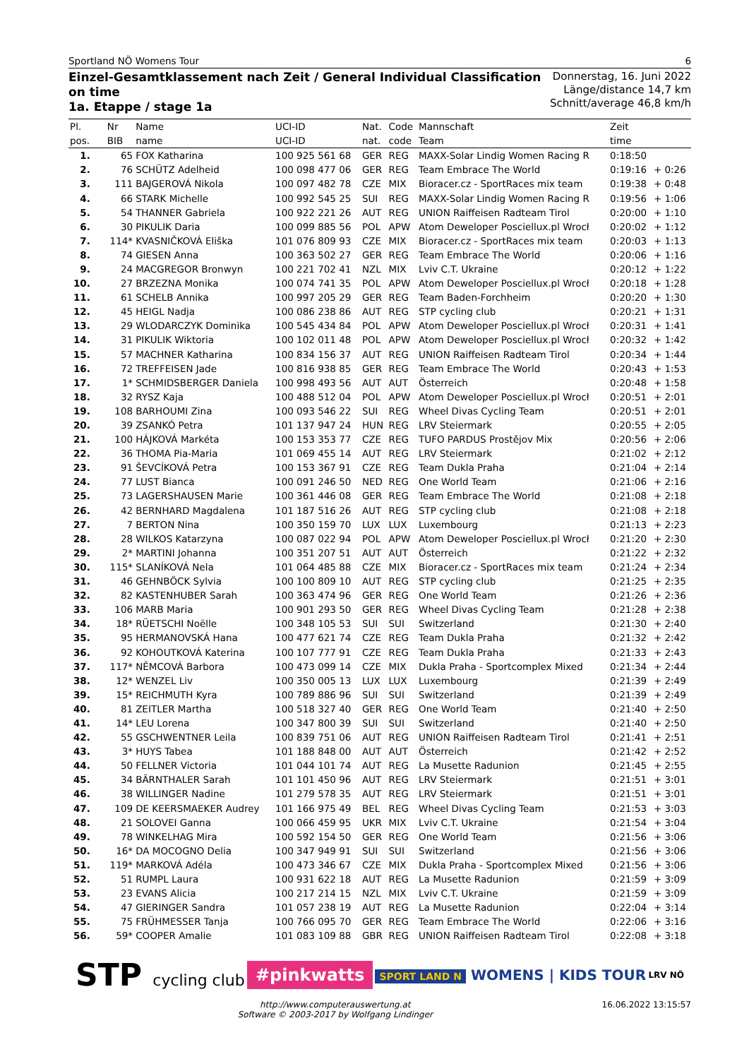Sportland NÖ Womens Tour 6
Einzel-Gesamtklassement nach Zeit / General Individual Classification
on time
1a. Etappe / stage 1a
Donnerstag, 16. Juni 2022
Länge/distance 14,7 km
Schnitt/average 46,8 km/h
| Pl. | Nr | Name | UCI-ID | Nat. | Code | Mannschaft | Zeit | |
| --- | --- | --- | --- | --- | --- | --- | --- | --- |
| pos. | BIB | name | UCI-ID | nat. | code | Team | time | |
| 1. | 65 | FOX Katharina | 100 925 561 68 | GER | REG | MAXX-Solar Lindig Women Racing R | 0:18:50 | |
| 2. | 76 | SCHÜTZ Adelheid | 100 098 477 06 | GER | REG | Team Embrace The World | 0:19:16 | + 0:26 |
| 3. | 111 | BAJGEROVÁ Nikola | 100 097 482 78 | CZE | MIX | Bioracer.cz - SportRaces mix team | 0:19:38 | + 0:48 |
| 4. | 66 | STARK Michelle | 100 992 545 25 | SUI | REG | MAXX-Solar Lindig Women Racing R | 0:19:56 | + 1:06 |
| 5. | 54 | THANNER Gabriela | 100 922 221 26 | AUT | REG | UNION Raiffeisen Radteam Tirol | 0:20:00 | + 1:10 |
| 6. | 30 | PIKULIK Daria | 100 099 885 56 | POL | APW | Atom Deweloper Posciellux.pl Wrocł | 0:20:02 | + 1:12 |
| 7. | 114* | KVASNIČKOVÁ Eliška | 101 076 809 93 | CZE | MIX | Bioracer.cz - SportRaces mix team | 0:20:03 | + 1:13 |
| 8. | 74 | GIESEN Anna | 100 363 502 27 | GER | REG | Team Embrace The World | 0:20:06 | + 1:16 |
| 9. | 24 | MACGREGOR Bronwyn | 100 221 702 41 | NZL | MIX | Lviv C.T. Ukraine | 0:20:12 | + 1:22 |
| 10. | 27 | BRZEZNA Monika | 100 074 741 35 | POL | APW | Atom Deweloper Posciellux.pl Wrocł | 0:20:18 | + 1:28 |
| 11. | 61 | SCHELB Annika | 100 997 205 29 | GER | REG | Team Baden-Forchheim | 0:20:20 | + 1:30 |
| 12. | 45 | HEIGL Nadja | 100 086 238 86 | AUT | REG | STP cycling club | 0:20:21 | + 1:31 |
| 13. | 29 | WLODARCZYK Dominika | 100 545 434 84 | POL | APW | Atom Deweloper Posciellux.pl Wrocł | 0:20:31 | + 1:41 |
| 14. | 31 | PIKULIK Wiktoria | 100 102 011 48 | POL | APW | Atom Deweloper Posciellux.pl Wrocł | 0:20:32 | + 1:42 |
| 15. | 57 | MACHNER Katharina | 100 834 156 37 | AUT | REG | UNION Raiffeisen Radteam Tirol | 0:20:34 | + 1:44 |
| 16. | 72 | TREFFEISEN Jade | 100 816 938 85 | GER | REG | Team Embrace The World | 0:20:43 | + 1:53 |
| 17. | 1* | SCHMIDSBERGER Daniela | 100 998 493 56 | AUT | AUT | Österreich | 0:20:48 | + 1:58 |
| 18. | 32 | RYSZ Kaja | 100 488 512 04 | POL | APW | Atom Deweloper Posciellux.pl Wrocł | 0:20:51 | + 2:01 |
| 19. | 108 | BARHOUMI Zina | 100 093 546 22 | SUI | REG | Wheel Divas Cycling Team | 0:20:51 | + 2:01 |
| 20. | 39 | ZSANKÓ Petra | 101 137 947 24 | HUN | REG | LRV Steiermark | 0:20:55 | + 2:05 |
| 21. | 100 | HÁJKOVÁ Markéta | 100 153 353 77 | CZE | REG | TUFO PARDUS Prostějov Mix | 0:20:56 | + 2:06 |
| 22. | 36 | THOMA Pia-Maria | 101 069 455 14 | AUT | REG | LRV Steiermark | 0:21:02 | + 2:12 |
| 23. | 91 | ŠEVCÍKOVÁ Petra | 100 153 367 91 | CZE | REG | Team Dukla Praha | 0:21:04 | + 2:14 |
| 24. | 77 | LUST Bianca | 100 091 246 50 | NED | REG | One World Team | 0:21:06 | + 2:16 |
| 25. | 73 | LAGERSHAUSEN Marie | 100 361 446 08 | GER | REG | Team Embrace The World | 0:21:08 | + 2:18 |
| 26. | 42 | BERNHARD Magdalena | 101 187 516 26 | AUT | REG | STP cycling club | 0:21:08 | + 2:18 |
| 27. | 7 | BERTON Nina | 100 350 159 70 | LUX | LUX | Luxembourg | 0:21:13 | + 2:23 |
| 28. | 28 | WILKOS Katarzyna | 100 087 022 94 | POL | APW | Atom Deweloper Posciellux.pl Wrocł | 0:21:20 | + 2:30 |
| 29. | 2* | MARTINI Johanna | 100 351 207 51 | AUT | AUT | Österreich | 0:21:22 | + 2:32 |
| 30. | 115* | SLANÍKOVÁ Nela | 101 064 485 88 | CZE | MIX | Bioracer.cz - SportRaces mix team | 0:21:24 | + 2:34 |
| 31. | 46 | GEHNBÖCK Sylvia | 100 100 809 10 | AUT | REG | STP cycling club | 0:21:25 | + 2:35 |
| 32. | 82 | KASTENHUBER Sarah | 100 363 474 96 | GER | REG | One World Team | 0:21:26 | + 2:36 |
| 33. | 106 | MARB Maria | 100 901 293 50 | GER | REG | Wheel Divas Cycling Team | 0:21:28 | + 2:38 |
| 34. | 18* | RÜETSCHI Noëlle | 100 348 105 53 | SUI | SUI | Switzerland | 0:21:30 | + 2:40 |
| 35. | 95 | HERMANOVSKÁ Hana | 100 477 621 74 | CZE | REG | Team Dukla Praha | 0:21:32 | + 2:42 |
| 36. | 92 | KOHOUTKOVÁ Katerina | 100 107 777 91 | CZE | REG | Team Dukla Praha | 0:21:33 | + 2:43 |
| 37. | 117* | NĚMCOVÁ Barbora | 100 473 099 14 | CZE | MIX | Dukla Praha - Sportcomplex Mixed | 0:21:34 | + 2:44 |
| 38. | 12* | WENZEL Liv | 100 350 005 13 | LUX | LUX | Luxembourg | 0:21:39 | + 2:49 |
| 39. | 15* | REICHMUTH Kyra | 100 789 886 96 | SUI | SUI | Switzerland | 0:21:39 | + 2:49 |
| 40. | 81 | ZEITLER Martha | 100 518 327 40 | GER | REG | One World Team | 0:21:40 | + 2:50 |
| 41. | 14* | LEU Lorena | 100 347 800 39 | SUI | SUI | Switzerland | 0:21:40 | + 2:50 |
| 42. | 55 | GSCHWENTNER Leila | 100 839 751 06 | AUT | REG | UNION Raiffeisen Radteam Tirol | 0:21:41 | + 2:51 |
| 43. | 3* | HUYS Tabea | 101 188 848 00 | AUT | AUT | Österreich | 0:21:42 | + 2:52 |
| 44. | 50 | FELLNER Victoria | 101 044 101 74 | AUT | REG | La Musette Radunion | 0:21:45 | + 2:55 |
| 45. | 34 | BÄRNTHALER Sarah | 101 101 450 96 | AUT | REG | LRV Steiermark | 0:21:51 | + 3:01 |
| 46. | 38 | WILLINGER Nadine | 101 279 578 35 | AUT | REG | LRV Steiermark | 0:21:51 | + 3:01 |
| 47. | 109 | DE KEERSMAEKER Audrey | 101 166 975 49 | BEL | REG | Wheel Divas Cycling Team | 0:21:53 | + 3:03 |
| 48. | 21 | SOLOVEI Ganna | 100 066 459 95 | UKR | MIX | Lviv C.T. Ukraine | 0:21:54 | + 3:04 |
| 49. | 78 | WINKELHAG Mira | 100 592 154 50 | GER | REG | One World Team | 0:21:56 | + 3:06 |
| 50. | 16* | DA MOCOGNO Delia | 100 347 949 91 | SUI | SUI | Switzerland | 0:21:56 | + 3:06 |
| 51. | 119* | MARKOVÁ Adéla | 100 473 346 67 | CZE | MIX | Dukla Praha - Sportcomplex Mixed | 0:21:56 | + 3:06 |
| 52. | 51 | RUMPL Laura | 100 931 622 18 | AUT | REG | La Musette Radunion | 0:21:59 | + 3:09 |
| 53. | 23 | EVANS Alicia | 100 217 214 15 | NZL | MIX | Lviv C.T. Ukraine | 0:21:59 | + 3:09 |
| 54. | 47 | GIERINGER Sandra | 101 057 238 19 | AUT | REG | La Musette Radunion | 0:22:04 | + 3:14 |
| 55. | 75 | FRÜHMESSER Tanja | 100 766 095 70 | GER | REG | Team Embrace The World | 0:22:06 | + 3:16 |
| 56. | 59* | COOPER Amalie | 101 083 109 88 | GBR | REG | UNION Raiffeisen Radteam Tirol | 0:22:08 | + 3:18 |
STP cycling club
#pinkwatts
SPORT LAND N WOMENS | KIDS TOUR
LRV NÖ
http://www.computerauswertung.at
Software © 2003-2017 by Wolfgang Lindinger 16.06.2022 13:15:57